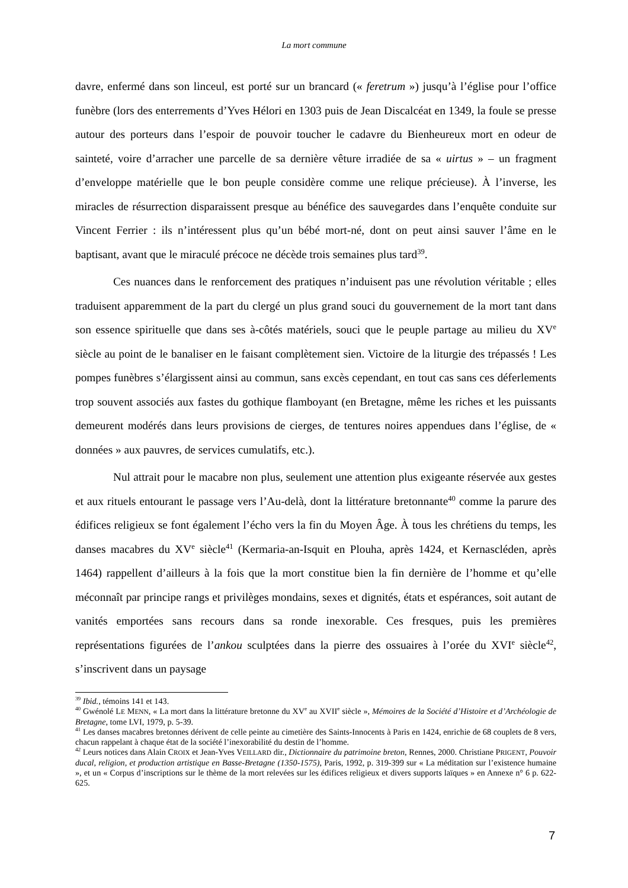La mort commune
davre, enfermé dans son linceul, est porté sur un brancard (« feretrum ») jusqu’à l’église pour l’office funèbre (lors des enterrements d’Yves Hélori en 1303 puis de Jean Discalcéat en 1349, la foule se presse autour des porteurs dans l’espoir de pouvoir toucher le cadavre du Bienheureux mort en odeur de sainteté, voire d’arracher une parcelle de sa dernière vêture irradiée de sa « uirtus » – un fragment d’enveloppe matérielle que le bon peuple considère comme une relique précieuse). À l’inverse, les miracles de résurrection disparaissent presque au bénéfice des sauvegardes dans l’enquête conduite sur Vincent Ferrier : ils n’intéressent plus qu’un bébé mort-né, dont on peut ainsi sauver l’âme en le baptisant, avant que le miraculé précoce ne décède trois semaines plus tard<sup>39</sup>.
Ces nuances dans le renforcement des pratiques n’induisent pas une révolution véritable ; elles traduisent apparemment de la part du clergé un plus grand souci du gouvernement de la mort tant dans son essence spirituelle que dans ses à-côtés matériels, souci que le peuple partage au milieu du XV<sup>e</sup> siècle au point de le banaliser en le faisant complètement sien. Victoire de la liturgie des trépassés ! Les pompes funèbres s’élargissent ainsi au commun, sans excès cependant, en tout cas sans ces déferlements trop souvent associés aux fastes du gothique flamboyant (en Bretagne, même les riches et les puissants demeurent modérés dans leurs provisions de cierges, de tentures noires appendues dans l’église, de « données » aux pauvres, de services cumulatifs, etc.).
Nul attrait pour le macabre non plus, seulement une attention plus exigeante réservée aux gestes et aux rituels entourant le passage vers l’Au-delà, dont la littérature bretonnante<sup>40</sup> comme la parure des édifices religieux se font également l’écho vers la fin du Moyen Âge. À tous les chrétiens du temps, les danses macabres du XV<sup>e</sup> siècle<sup>41</sup> (Kermaria-an-Isquit en Plouha, après 1424, et Kernascléden, après 1464) rappellent d’ailleurs à la fois que la mort constitue bien la fin dernière de l’homme et qu’elle méconnaît par principe rangs et privilèges mondains, sexes et dignités, états et espérances, soit autant de vanités emportées sans recours dans sa ronde inexorable. Ces fresques, puis les premières représentations figurées de l’ankou sculptées dans la pierre des ossuaires à l’orée du XVI<sup>e</sup> siècle<sup>42</sup>, s’inscrivent dans un paysage
<sup>39</sup> Ibid., témoins 141 et 143.
<sup>40</sup> Gwénolé LE MENN, « La mort dans la littérature bretonne du XV<sup>e</sup> au XVII<sup>e</sup> siècle », Mémoires de la Société d’Histoire et d’Archéologie de Bretagne, tome LVI, 1979, p. 5-39.
<sup>41</sup> Les danses macabres bretonnes dérivent de celle peinte au cimetière des Saints-Innocents à Paris en 1424, enrichie de 68 couplets de 8 vers, chacun rappelant à chaque état de la société l’inexorabilité du destin de l’homme.
<sup>42</sup> Leurs notices dans Alain CROIX et Jean-Yves VEILLARD dir., Dictionnaire du patrimoine breton, Rennes, 2000. Christiane PRIGENT, Pouvoir ducal, religion, et production artistique en Basse-Bretagne (1350-1575), Paris, 1992, p. 319-399 sur « La méditation sur l’existence humaine », et un « Corpus d’inscriptions sur le thème de la mort relevées sur les édifices religieux et divers supports laïques » en Annexe n° 6 p. 622-625.
7